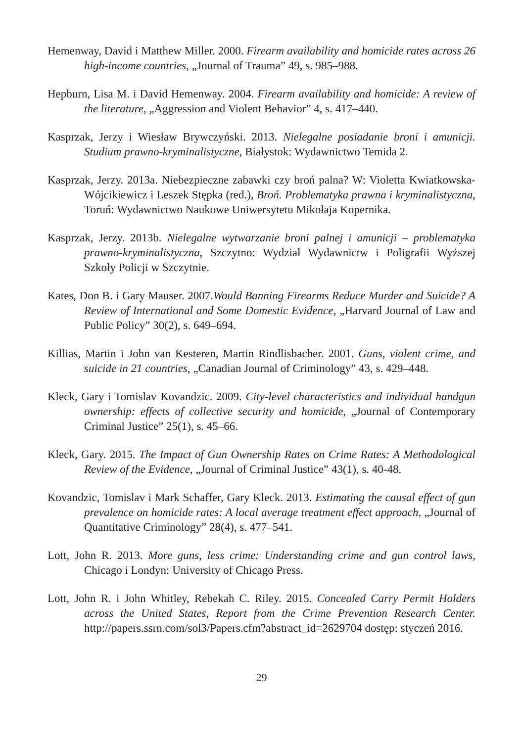Hemenway, David i Matthew Miller. 2000. Firearm availability and homicide rates across 26 high-income countries, „Journal of Trauma” 49, s. 985–988.
Hepburn, Lisa M. i David Hemenway. 2004. Firearm availability and homicide: A review of the literature, „Aggression and Violent Behavior” 4, s. 417–440.
Kasprzak, Jerzy i Wiesław Brywczyński. 2013. Nielegalne posiadanie broni i amunicji. Studium prawno-kryminalistyczne, Białystok: Wydawnictwo Temida 2.
Kasprzak, Jerzy. 2013a. Niebezpieczne zabawki czy broń palna? W: Violetta Kwiatkowska-Wójcikiewicz i Leszek Stępka (red.), Broń. Problematyka prawna i kryminalistyczna, Toruń: Wydawnictwo Naukowe Uniwersytetu Mikołaja Kopernika.
Kasprzak, Jerzy. 2013b. Nielegalne wytwarzanie broni palnej i amunicji – problematyka prawno-kryminalistyczna, Szczytno: Wydział Wydawnictw i Poligrafii Wyższej Szkoły Policji w Szczytnie.
Kates, Don B. i Gary Mauser. 2007.Would Banning Firearms Reduce Murder and Suicide? A Review of International and Some Domestic Evidence, „Harvard Journal of Law and Public Policy” 30(2), s. 649–694.
Killias, Martin i John van Kesteren, Martin Rindlisbacher. 2001. Guns, violent crime, and suicide in 21 countries, „Canadian Journal of Criminology” 43, s. 429–448.
Kleck, Gary i Tomislav Kovandzic. 2009. City-level characteristics and individual handgun ownership: effects of collective security and homicide, „Journal of Contemporary Criminal Justice” 25(1), s. 45–66.
Kleck, Gary. 2015. The Impact of Gun Ownership Rates on Crime Rates: A Methodological Review of the Evidence, „Journal of Criminal Justice” 43(1), s. 40-48.
Kovandzic, Tomislav i Mark Schaffer, Gary Kleck. 2013. Estimating the causal effect of gun prevalence on homicide rates: A local average treatment effect approach, „Journal of Quantitative Criminology” 28(4), s. 477–541.
Lott, John R. 2013. More guns, less crime: Understanding crime and gun control laws, Chicago i Londyn: University of Chicago Press.
Lott, John R. i John Whitley, Rebekah C. Riley. 2015. Concealed Carry Permit Holders across the United States, Report from the Crime Prevention Research Center. http://papers.ssrn.com/sol3/Papers.cfm?abstract_id=2629704 dostęp: styczeń 2016.
29